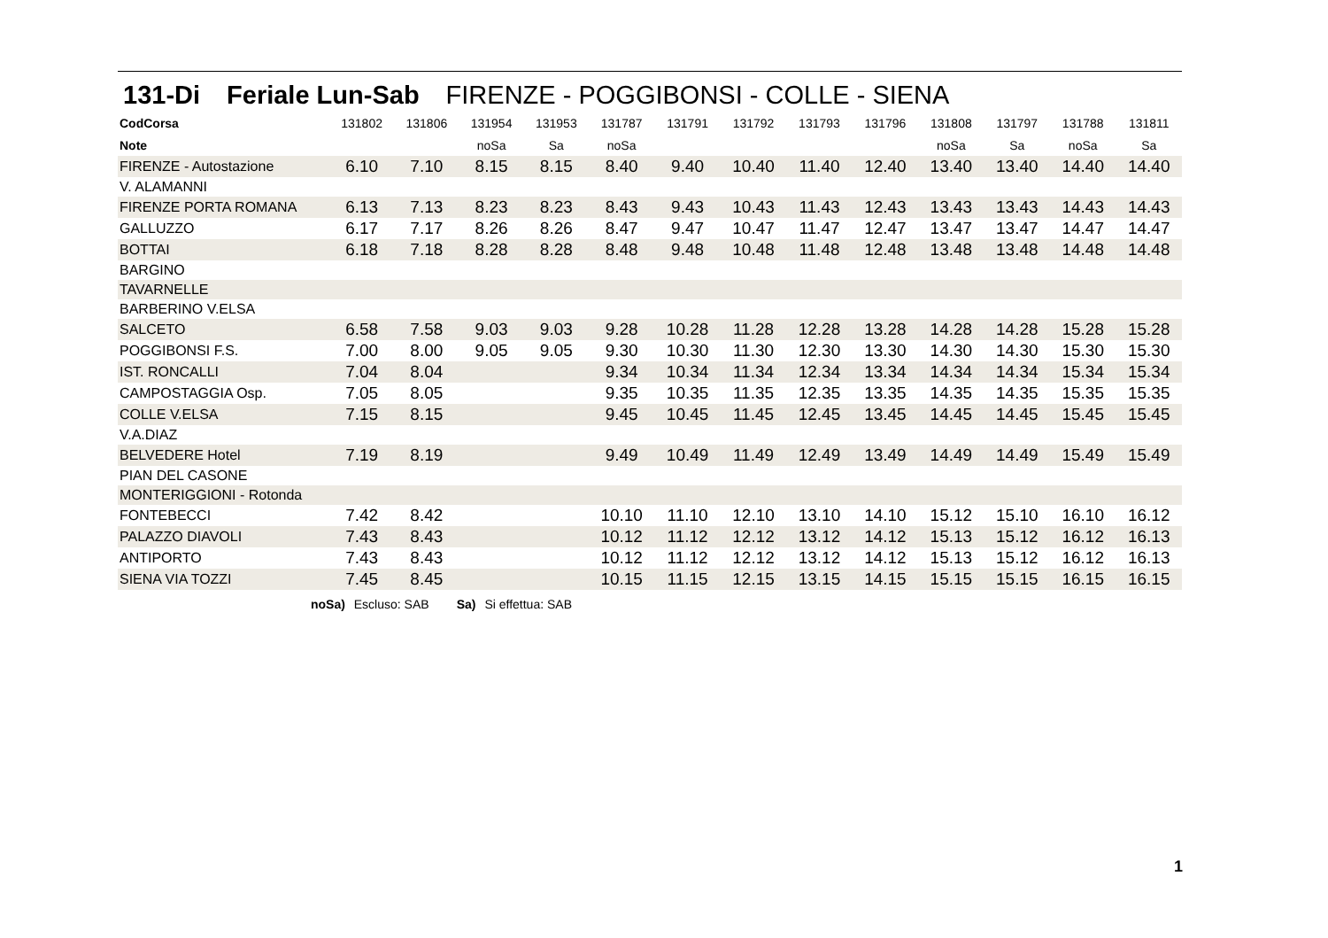131-Di Feriale Lun-Sab FIRENZE - POGGIBONSI - COLLE - SIENA
| CodCorsa | 131802 | 131806 | 131954 | 131953 | 131787 | 131791 | 131792 | 131793 | 131796 | 131808 | 131797 | 131788 | 131811 |
| Note | | | noSa | Sa | noSa | | | | | noSa | Sa | noSa | Sa |
| FIRENZE - Autostazione | 6.10 | 7.10 | 8.15 | 8.15 | 8.40 | 9.40 | 10.40 | 11.40 | 12.40 | 13.40 | 13.40 | 14.40 | 14.40 |
| V. ALAMANNI | | | | | | | | | | | | | |
| FIRENZE PORTA ROMANA | 6.13 | 7.13 | 8.23 | 8.23 | 8.43 | 9.43 | 10.43 | 11.43 | 12.43 | 13.43 | 13.43 | 14.43 | 14.43 |
| GALLUZZO | 6.17 | 7.17 | 8.26 | 8.26 | 8.47 | 9.47 | 10.47 | 11.47 | 12.47 | 13.47 | 13.47 | 14.47 | 14.47 |
| BOTTAI | 6.18 | 7.18 | 8.28 | 8.28 | 8.48 | 9.48 | 10.48 | 11.48 | 12.48 | 13.48 | 13.48 | 14.48 | 14.48 |
| BARGINO | | | | | | | | | | | | | |
| TAVARNELLE | | | | | | | | | | | | | |
| BARBERINO V.ELSA | | | | | | | | | | | | | |
| SALCETO | 6.58 | 7.58 | 9.03 | 9.03 | 9.28 | 10.28 | 11.28 | 12.28 | 13.28 | 14.28 | 14.28 | 15.28 | 15.28 |
| POGGIBONSI F.S. | 7.00 | 8.00 | 9.05 | 9.05 | 9.30 | 10.30 | 11.30 | 12.30 | 13.30 | 14.30 | 14.30 | 15.30 | 15.30 |
| IST. RONCALLI | 7.04 | 8.04 | | | 9.34 | 10.34 | 11.34 | 12.34 | 13.34 | 14.34 | 14.34 | 15.34 | 15.34 |
| CAMPOSTAGGIA Osp. | 7.05 | 8.05 | | | 9.35 | 10.35 | 11.35 | 12.35 | 13.35 | 14.35 | 14.35 | 15.35 | 15.35 |
| COLLE V.ELSA | 7.15 | 8.15 | | | 9.45 | 10.45 | 11.45 | 12.45 | 13.45 | 14.45 | 14.45 | 15.45 | 15.45 |
| V.A.DIAZ | | | | | | | | | | | | | |
| BELVEDERE Hotel | 7.19 | 8.19 | | | 9.49 | 10.49 | 11.49 | 12.49 | 13.49 | 14.49 | 14.49 | 15.49 | 15.49 |
| PIAN DEL CASONE | | | | | | | | | | | | | |
| MONTERIGGIONI - Rotonda | | | | | | | | | | | | | |
| FONTEBECCI | 7.42 | 8.42 | | | 10.10 | 11.10 | 12.10 | 13.10 | 14.10 | 15.12 | 15.10 | 16.10 | 16.12 |
| PALAZZO DIAVOLI | 7.43 | 8.43 | | | 10.12 | 11.12 | 12.12 | 13.12 | 14.12 | 15.13 | 15.12 | 16.12 | 16.13 |
| ANTIPORTO | 7.43 | 8.43 | | | 10.12 | 11.12 | 12.12 | 13.12 | 14.12 | 15.13 | 15.12 | 16.12 | 16.13 |
| SIENA VIA TOZZI | 7.45 | 8.45 | | | 10.15 | 11.15 | 12.15 | 13.15 | 14.15 | 15.15 | 15.15 | 16.15 | 16.15 |
noSa) Escluso: SAB Sa) Si effettua: SAB
1